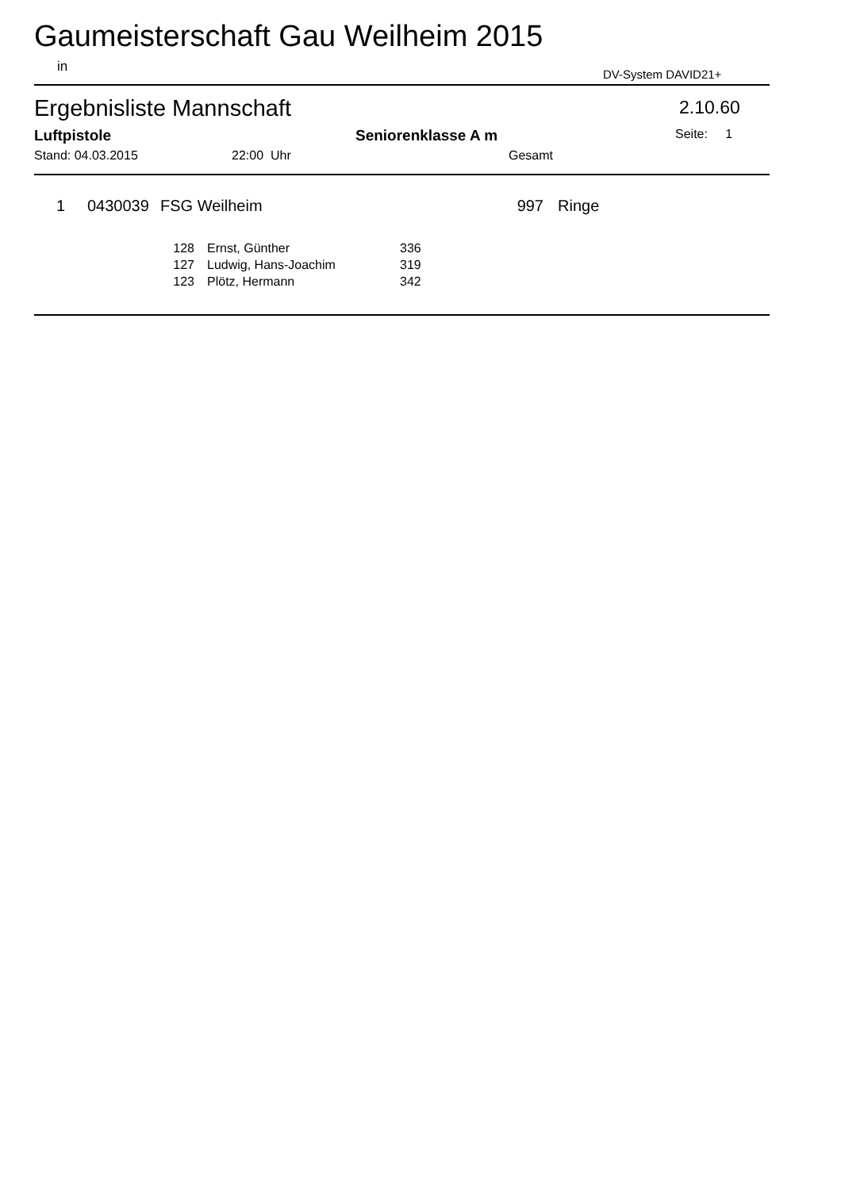Gaumeisterschaft Gau Weilheim 2015
in DV-System DAVID21+
Ergebnisliste Mannschaft 2.10.60
Luftpistole Seniorenklasse A m Seite: 1
Stand: 04.03.2015 22:00 Uhr Gesamt
| 1 | 0430039 | FSG Weilheim | 997 | Ringe |
| 128 | Ernst, Günther | 336 |
| 127 | Ludwig, Hans-Joachim | 319 |
| 123 | Plötz, Hermann | 342 |